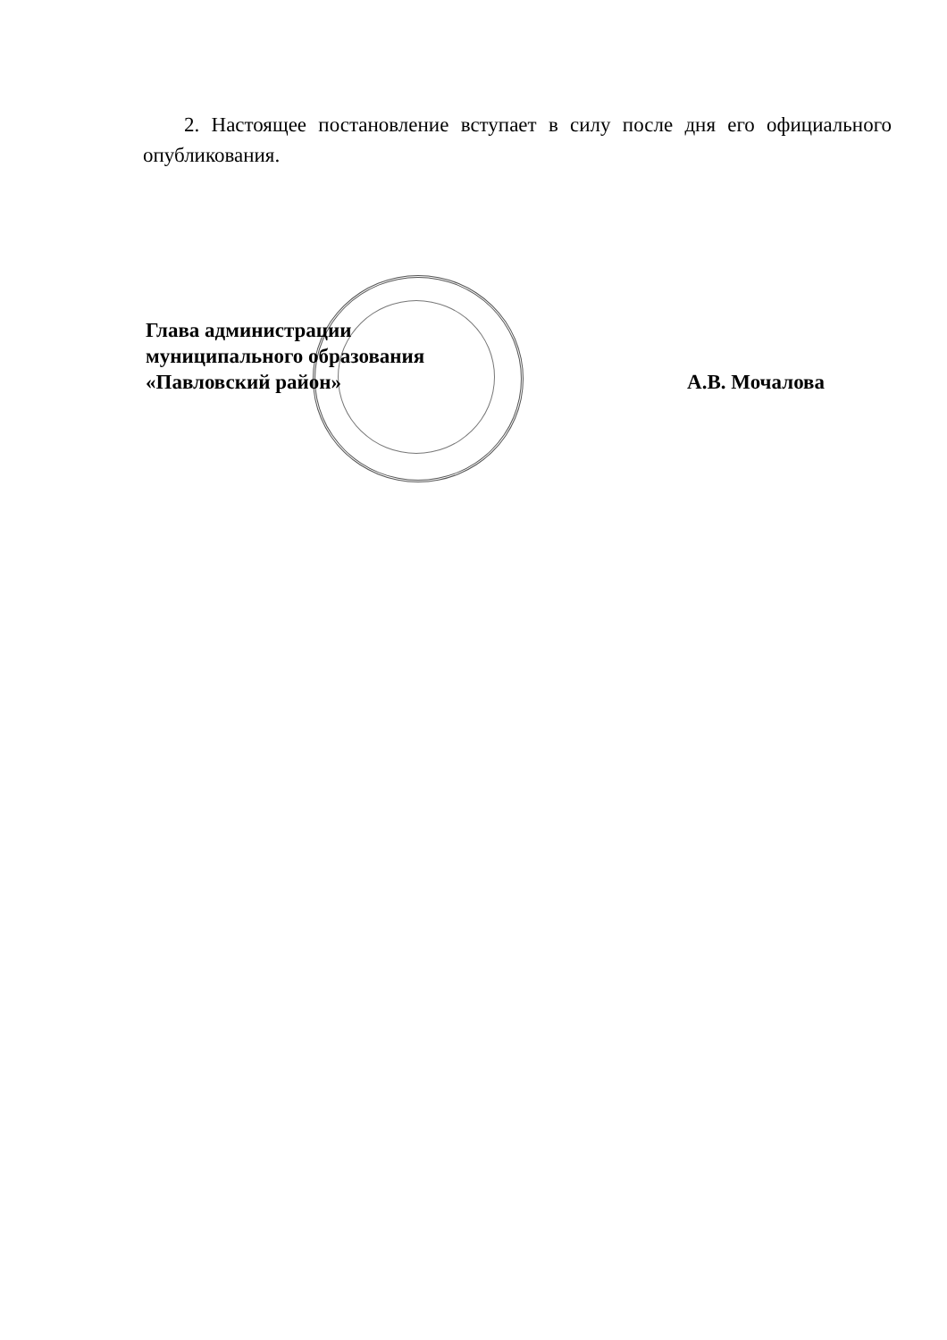2. Настоящее постановление вступает в силу после дня его официального опубликования.
Глава администрации
муниципального образования
«Павловский район»
А.В. Мочалова